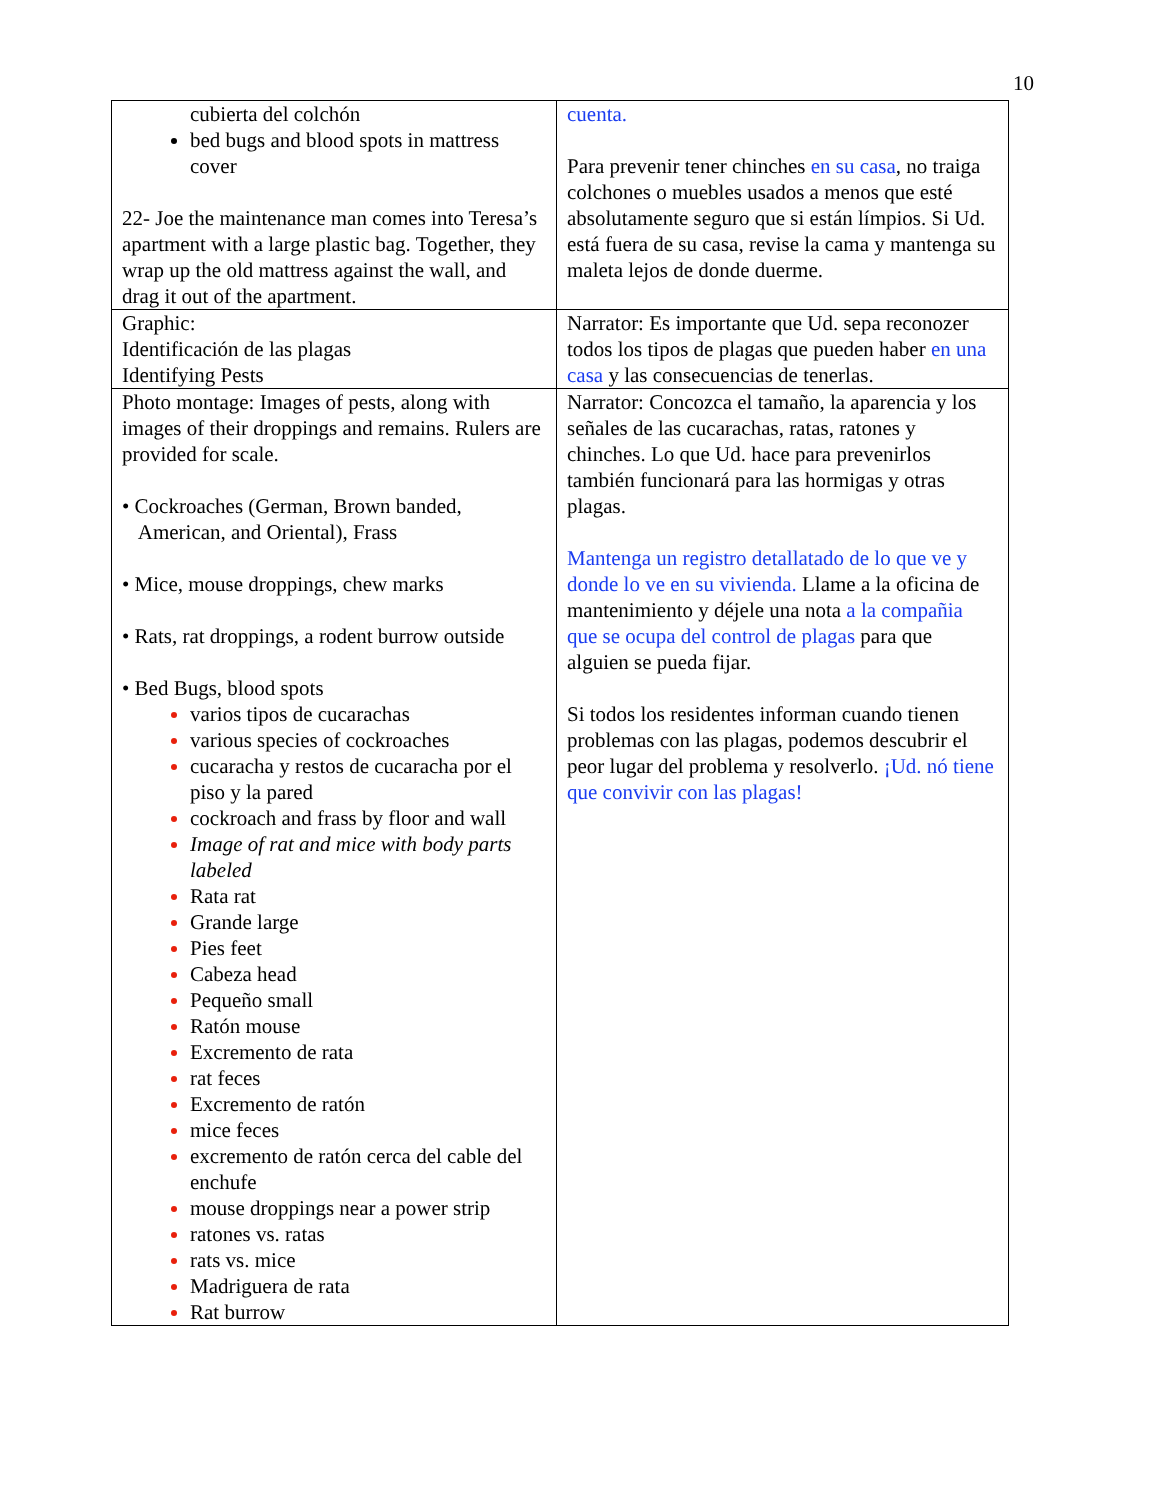10
| cubierta del colchón bed bugs and blood spots in mattress cover 22- Joe the maintenance man comes into Teresa’s apartment with a large plastic bag. Together, they wrap up the old mattress against the wall, and drag it out of the apartment. | cuenta. Para prevenir tener chinches en su casa , no traiga colchones o muebles usados a menos que esté absolutamente seguro que si están límpios. Si Ud. está fuera de su casa, revise la cama y mantenga su maleta lejos de donde duerme. |
| Graphic: Identificación de las plagas Identifying Pests | Narrator: Es importante que Ud. sepa reconozer todos los tipos de plagas que pueden haber en una casa y las consecuencias de tenerlas. |
| Photo montage: Images of pests, along with images of their droppings and remains. Rulers are provided for scale. • Cockroaches (German, Brown banded, American, and Oriental), Frass • Mice, mouse droppings, chew marks • Rats, rat droppings, a rodent burrow outside • Bed Bugs, blood spots varios tipos de cucarachas various species of cockroaches cucaracha y restos de cucaracha por el piso y la pared cockroach and frass by floor and wall Image of rat and mice with body parts labeled Rata rat Grande large Pies feet Cabeza head Pequeño small Ratón mouse Excremento de rata rat feces Excremento de ratón mice feces excremento de ratón cerca del cable del enchufe mouse droppings near a power strip ratones vs. ratas rats vs. mice Madriguera de rata Rat burrow | Narrator: Concozca el tamaño, la aparencia y los señales de las cucarachas, ratas, ratones y chinches. Lo que Ud. hace para prevenirlos también funcionará para las hormigas y otras plagas. Mantenga un registro detallatado de lo que ve y donde lo ve en su vivienda. Llame a la oficina de mantenimiento y déjele una nota a la compañia que se ocupa del control de plagas para que alguien se pueda fijar. Si todos los residentes informan cuando tienen problemas con las plagas, podemos descubrir el peor lugar del problema y resolverlo. ¡Ud. nó tiene que convivir con las plagas! |